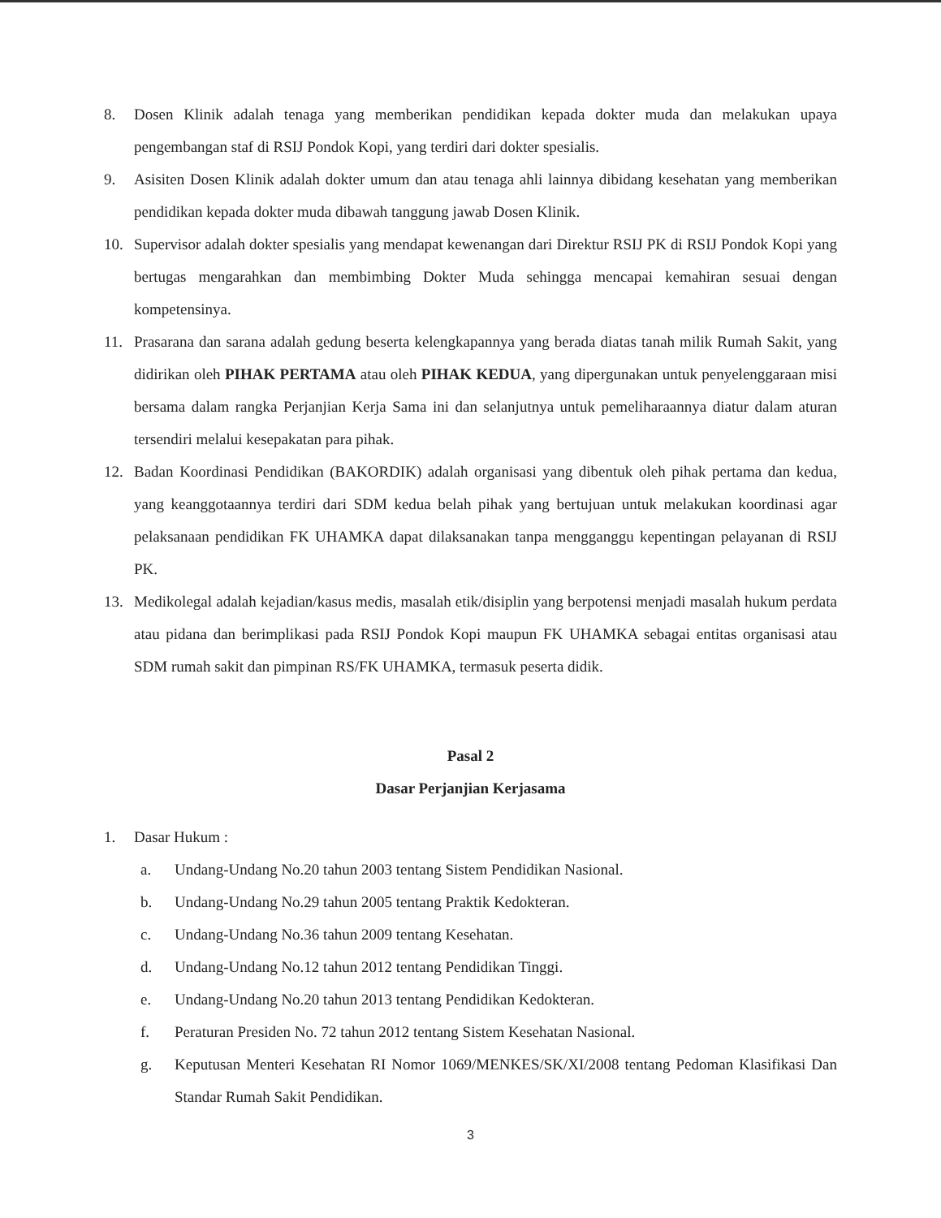8. Dosen Klinik adalah tenaga yang memberikan pendidikan kepada dokter muda dan melakukan upaya pengembangan staf di RSIJ Pondok Kopi, yang terdiri dari dokter spesialis.
9. Asisiten Dosen Klinik adalah dokter umum dan atau tenaga ahli lainnya dibidang kesehatan yang memberikan pendidikan kepada dokter muda dibawah tanggung jawab Dosen Klinik.
10. Supervisor adalah dokter spesialis yang mendapat kewenangan dari Direktur RSIJ PK di RSIJ Pondok Kopi yang bertugas mengarahkan dan membimbing Dokter Muda sehingga mencapai kemahiran sesuai dengan kompetensinya.
11. Prasarana dan sarana adalah gedung beserta kelengkapannya yang berada diatas tanah milik Rumah Sakit, yang didirikan oleh PIHAK PERTAMA atau oleh PIHAK KEDUA, yang dipergunakan untuk penyelenggaraan misi bersama dalam rangka Perjanjian Kerja Sama ini dan selanjutnya untuk pemeliharaannya diatur dalam aturan tersendiri melalui kesepakatan para pihak.
12. Badan Koordinasi Pendidikan (BAKORDIK) adalah organisasi yang dibentuk oleh pihak pertama dan kedua, yang keanggotaannya terdiri dari SDM kedua belah pihak yang bertujuan untuk melakukan koordinasi agar pelaksanaan pendidikan FK UHAMKA dapat dilaksanakan tanpa mengganggu kepentingan pelayanan di RSIJ PK.
13. Medikolegal adalah kejadian/kasus medis, masalah etik/disiplin yang berpotensi menjadi masalah hukum perdata atau pidana dan berimplikasi pada RSIJ Pondok Kopi maupun FK UHAMKA sebagai entitas organisasi atau SDM rumah sakit dan pimpinan RS/FK UHAMKA, termasuk peserta didik.
Pasal 2
Dasar Perjanjian Kerjasama
1. Dasar Hukum :
a. Undang-Undang No.20 tahun 2003 tentang Sistem Pendidikan Nasional.
b. Undang-Undang No.29 tahun 2005 tentang Praktik Kedokteran.
c. Undang-Undang No.36 tahun 2009 tentang Kesehatan.
d. Undang-Undang No.12 tahun 2012 tentang Pendidikan Tinggi.
e. Undang-Undang No.20 tahun 2013 tentang Pendidikan Kedokteran.
f. Peraturan Presiden No. 72 tahun 2012 tentang Sistem Kesehatan Nasional.
g. Keputusan Menteri Kesehatan RI Nomor 1069/MENKES/SK/XI/2008 tentang Pedoman Klasifikasi Dan Standar Rumah Sakit Pendidikan.
3